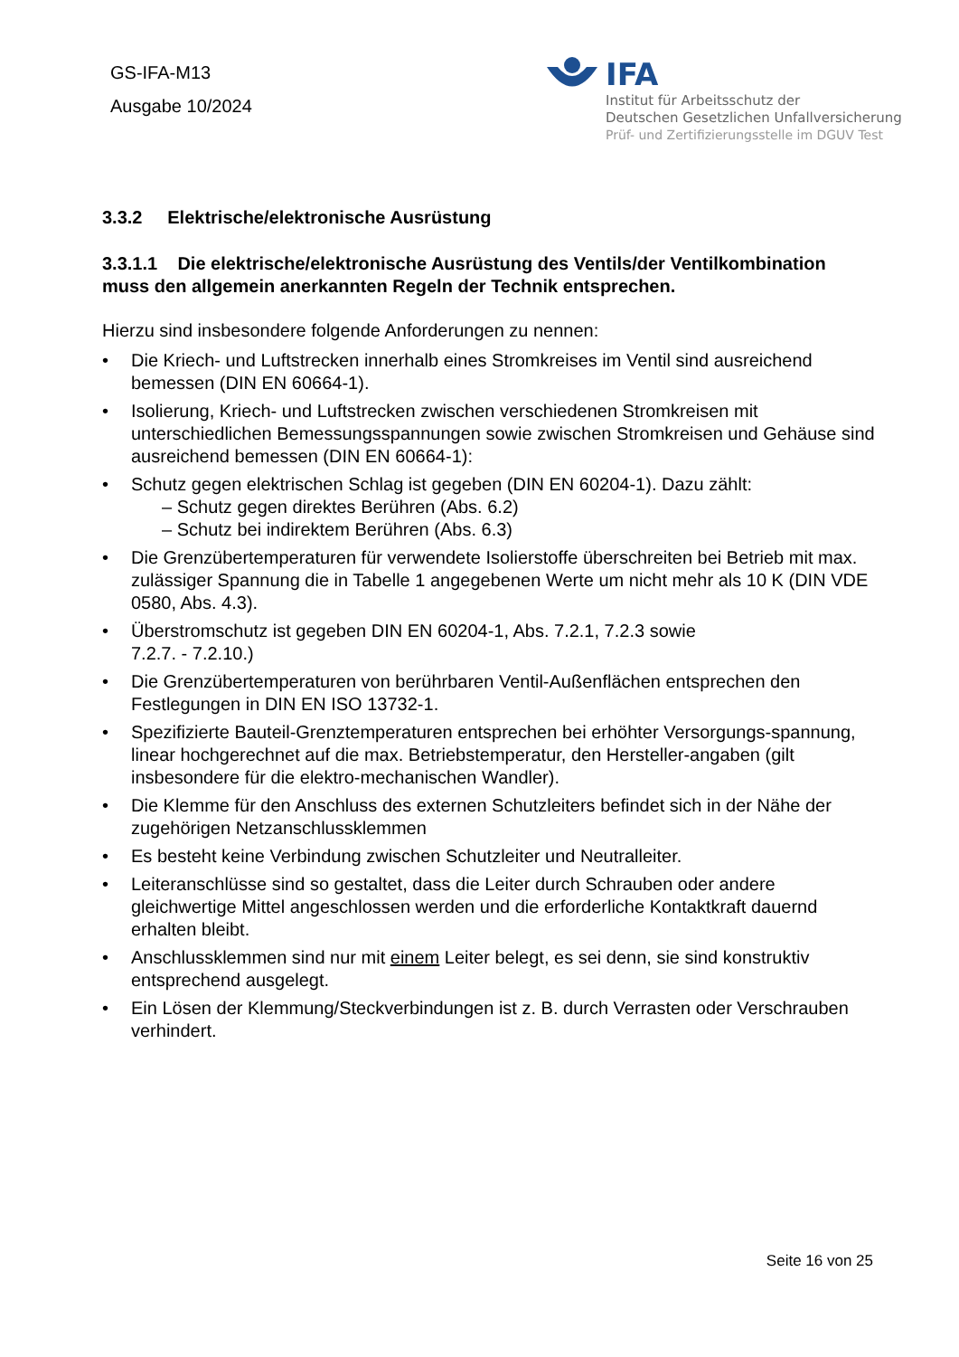GS-IFA-M13
Ausgabe 10/2024
IFA
Institut für Arbeitsschutz der
Deutschen Gesetzlichen Unfallversicherung
Prüf- und Zertifizierungsstelle im DGUV Test
3.3.2 Elektrische/elektronische Ausrüstung
3.3.1.1 Die elektrische/elektronische Ausrüstung des Ventils/der Ventilkombination muss den allgemein anerkannten Regeln der Technik entsprechen.
Hierzu sind insbesondere folgende Anforderungen zu nennen:
Die Kriech- und Luftstrecken innerhalb eines Stromkreises im Ventil sind ausreichend bemessen (DIN EN 60664-1).
Isolierung, Kriech- und Luftstrecken zwischen verschiedenen Stromkreisen mit unterschiedlichen Bemessungsspannungen sowie zwischen Stromkreisen und Gehäuse sind ausreichend bemessen (DIN EN 60664-1):
Schutz gegen elektrischen Schlag ist gegeben (DIN EN 60204-1). Dazu zählt:
– Schutz gegen direktes Berühren (Abs. 6.2)
– Schutz bei indirektem Berühren (Abs. 6.3)
Die Grenzübertemperaturen für verwendete Isolierstoffe überschreiten bei Betrieb mit max. zulässiger Spannung die in Tabelle 1 angegebenen Werte um nicht mehr als 10 K (DIN VDE 0580, Abs. 4.3).
Überstromschutz ist gegeben DIN EN 60204-1, Abs. 7.2.1, 7.2.3 sowie
7.2.7. - 7.2.10.)
Die Grenzübertemperaturen von berührbaren Ventil-Außenflächen entsprechen den Festlegungen in DIN EN ISO 13732-1.
Spezifizierte Bauteil-Grenztemperaturen entsprechen bei erhöhter Versorgungs-spannung, linear hochgerechnet auf die max. Betriebstemperatur, den Hersteller-angaben (gilt insbesondere für die elektro-mechanischen Wandler).
Die Klemme für den Anschluss des externen Schutzleiters befindet sich in der Nähe der zugehörigen Netzanschlussklemmen
Es besteht keine Verbindung zwischen Schutzleiter und Neutralleiter.
Leiteranschlüsse sind so gestaltet, dass die Leiter durch Schrauben oder andere gleichwertige Mittel angeschlossen werden und die erforderliche Kontaktkraft dauernd erhalten bleibt.
Anschlussklemmen sind nur mit einem Leiter belegt, es sei denn, sie sind konstruktiv entsprechend ausgelegt.
Ein Lösen der Klemmung/Steckverbindungen ist z. B. durch Verrasten oder Verschrauben verhindert.
Seite 16 von 25